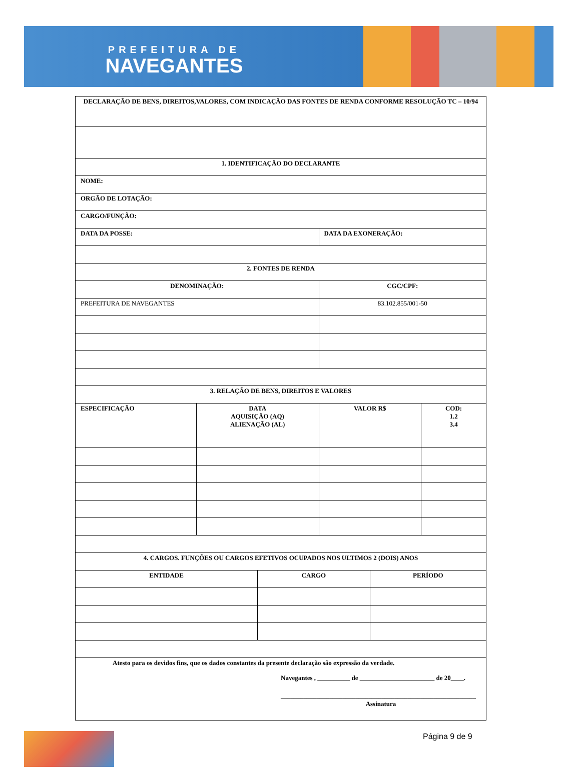PREFEITURA DE
NAVEGANTES
| DECLARAÇÃO DE BENS, DIREITOS,VALORES, COM INDICAÇÃO DAS FONTES DE RENDA CONFORME RESOLUÇÃO TC – 10/94 | | | | | |
| --- | --- | --- | --- | --- | --- |
| 1. IDENTIFICAÇÃO DO DECLARANTE | | | | | |
| NOME: | | | | | |
| ORGÃO DE LOTAÇÃO: | | | | | |
| CARGO/FUNÇÃO: | | | | | |
| DATA DA POSSE: | | | DATA DA EXONERAÇÃO: | | |
| 2. FONTES DE RENDA | | | | | |
| DENOMINAÇÃO: | | | CGC/CPF: | | |
| PREFEITURA DE NAVEGANTES | | | 83.102.855/001-50 | | |
| 3. RELAÇÃO DE BENS, DIREITOS E VALORES | | | | | |
| ESPECIFICAÇÃO | DATA AQUISIÇÃO (AQ) ALIENAÇÃO (AL) | | VALOR R$ | | COD: 1.2 3.4 |
| 4. CARGOS. FUNÇÕES OU CARGOS EFETIVOS OCUPADOS NOS ULTIMOS 2 (DOIS) ANOS | | | | | |
| ENTIDADE | | CARGO | | PERÍODO | |
| Atesto para os devidos fins, que os dados constantes da presente declaração são expressão da verdade. Navegantes , __________ de _______________________ de 20____. ____________________________________________________________ Assinatura | | | | | |
Página 9 de 9